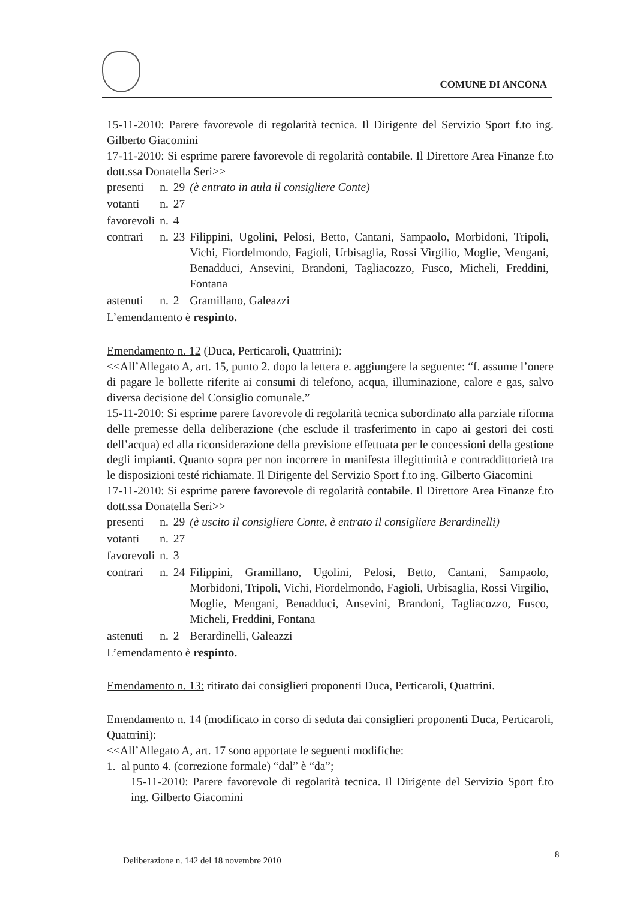COMUNE DI ANCONA
15-11-2010: Parere favorevole di regolarità tecnica. Il Dirigente del Servizio Sport f.to ing. Gilberto Giacomini
17-11-2010: Si esprime parere favorevole di regolarità contabile. Il Direttore Area Finanze f.to dott.ssa Donatella Seri>>
| presenti | n. | 29 | (è entrato in aula il consigliere Conte) |
| votanti | n. | 27 | |
| favorevoli | n. | 4 | |
| contrari | n. | 23 | Filippini, Ugolini, Pelosi, Betto, Cantani, Sampaolo, Morbidoni, Tripoli, Vichi, Fiordelmondo, Fagioli, Urbisaglia, Rossi Virgilio, Moglie, Mengani, Benadduci, Ansevini, Brandoni, Tagliacozzo, Fusco, Micheli, Freddini, Fontana |
| astenuti | n. | 2 | Gramillano, Galeazzi |
L’emendamento è respinto.
Emendamento n. 12 (Duca, Perticaroli, Quattrini):
<<All’Allegato A, art. 15, punto 2. dopo la lettera e. aggiungere la seguente: “f. assume l’onere di pagare le bollette riferite ai consumi di telefono, acqua, illuminazione, calore e gas, salvo diversa decisione del Consiglio comunale.”
15-11-2010: Si esprime parere favorevole di regolarità tecnica subordinato alla parziale riforma delle premesse della deliberazione (che esclude il trasferimento in capo ai gestori dei costi dell’acqua) ed alla riconsiderazione della previsione effettuata per le concessioni della gestione degli impianti. Quanto sopra per non incorrere in manifesta illegittimità e contraddittorietà tra le disposizioni testé richiamate. Il Dirigente del Servizio Sport f.to ing. Gilberto Giacomini
17-11-2010: Si esprime parere favorevole di regolarità contabile. Il Direttore Area Finanze f.to dott.ssa Donatella Seri>>
| presenti | n. | 29 | (è uscito il consigliere Conte, è entrato il consigliere Berardinelli) |
| votanti | n. | 27 | |
| favorevoli | n. | 3 | |
| contrari | n. | 24 | Filippini, Gramillano, Ugolini, Pelosi, Betto, Cantani, Sampaolo, Morbidoni, Tripoli, Vichi, Fiordelmondo, Fagioli, Urbisaglia, Rossi Virgilio, Moglie, Mengani, Benadduci, Ansevini, Brandoni, Tagliacozzo, Fusco, Micheli, Freddini, Fontana |
| astenuti | n. | 2 | Berardinelli, Galeazzi |
L’emendamento è respinto.
Emendamento n. 13: ritirato dai consiglieri proponenti Duca, Perticaroli, Quattrini.
Emendamento n. 14 (modificato in corso di seduta dai consiglieri proponenti Duca, Perticaroli, Quattrini):
<<All’Allegato A, art. 17 sono apportate le seguenti modifiche:
1. al punto 4. (correzione formale) “dal” è “da”;
15-11-2010: Parere favorevole di regolarità tecnica. Il Dirigente del Servizio Sport f.to ing. Gilberto Giacomini
Deliberazione n. 142 del 18 novembre 2010
8